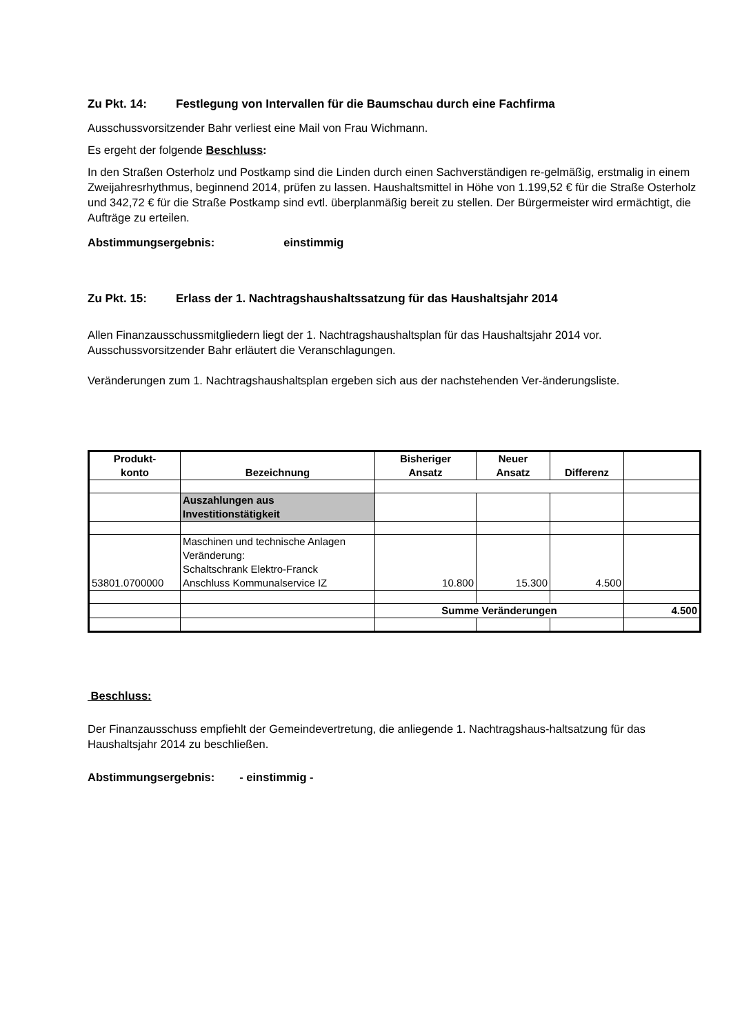Zu Pkt. 14: Festlegung von Intervallen für die Baumschau durch eine Fachfirma
Ausschussvorsitzender Bahr verliest eine Mail von Frau Wichmann.
Es ergeht der folgende Beschluss:
In den Straßen Osterholz und Postkamp sind die Linden durch einen Sachverständigen re-gelmäßig, erstmalig in einem Zweijahresrhythmus, beginnend 2014, prüfen zu lassen. Haushaltsmittel in Höhe von 1.199,52 € für die Straße Osterholz und 342,72 € für die Straße Postkamp sind evtl. überplanmäßig bereit zu stellen. Der Bürgermeister wird ermächtigt, die Aufträge zu erteilen.
Abstimmungsergebnis: einstimmig
Zu Pkt. 15: Erlass der 1. Nachtragshaushaltssatzung für das Haushaltsjahr 2014
Allen Finanzausschussmitgliedern liegt der 1. Nachtragshaushaltsplan für das Haushaltsjahr 2014 vor. Ausschussvorsitzender Bahr erläutert die Veranschlagungen.
Veränderungen zum 1. Nachtragshaushaltsplan ergeben sich aus der nachstehenden Ver-änderungsliste.
| Produkt- konto | Bezeichnung | Bisheriger Ansatz | Neuer Ansatz | Differenz | |
| --- | --- | --- | --- | --- | --- |
| | Auszahlungen aus Investitionstätigkeit | | | | |
| 53801.0700000 | Maschinen und technische Anlagen Veränderung: Schaltschrank Elektro-Franck Anschluss Kommunalservice IZ | 10.800 | 15.300 | 4.500 | |
| | | Summe Veränderungen | | | 4.500 |
Beschluss:
Der Finanzausschuss empfiehlt der Gemeindevertretung, die anliegende 1. Nachtragshaus-haltsatzung für das Haushaltsjahr 2014 zu beschließen.
Abstimmungsergebnis: - einstimmig -